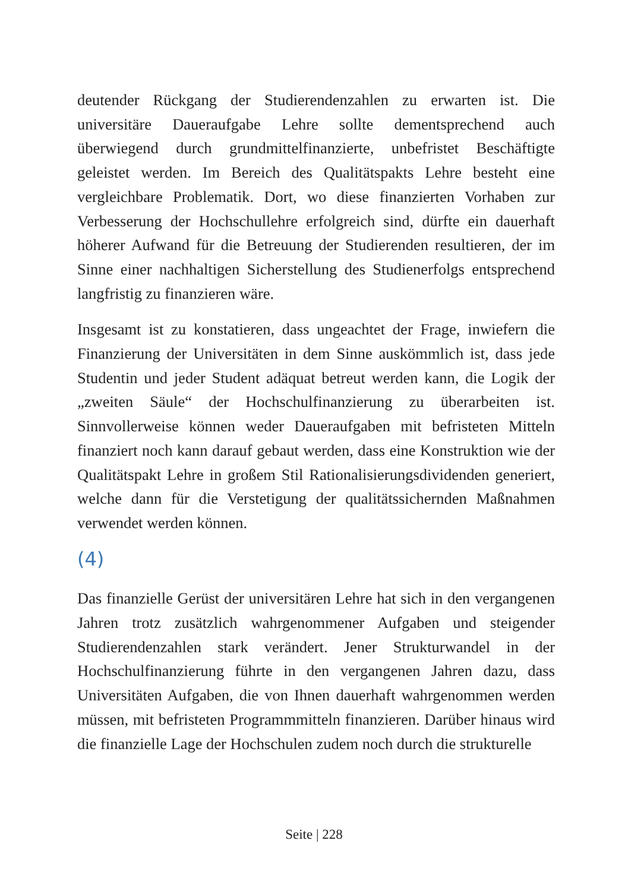deutender Rückgang der Studierendenzahlen zu erwarten ist. Die universitäre Daueraufgabe Lehre sollte dementsprechend auch überwiegend durch grundmittelfinanzierte, unbefristet Beschäftigte geleistet werden. Im Bereich des Qualitätspakts Lehre besteht eine vergleichbare Problematik. Dort, wo diese finanzierten Vorhaben zur Verbesserung der Hochschullehre erfolgreich sind, dürfte ein dauerhaft höherer Aufwand für die Betreuung der Studierenden resultieren, der im Sinne einer nachhaltigen Sicherstellung des Studienerfolgs entsprechend langfristig zu finanzieren wäre.
Insgesamt ist zu konstatieren, dass ungeachtet der Frage, inwiefern die Finanzierung der Universitäten in dem Sinne auskömmlich ist, dass jede Studentin und jeder Student adäquat betreut werden kann, die Logik der „zweiten Säule“ der Hochschulfinanzierung zu überarbeiten ist. Sinnvollerweise können weder Daueraufgaben mit befristeten Mitteln finanziert noch kann darauf gebaut werden, dass eine Konstruktion wie der Qualitätspakt Lehre in großem Stil Rationalisierungsdividenden generiert, welche dann für die Verstetigung der qualitätssichernden Maßnahmen verwendet werden können.
(4)
Das finanzielle Gerüst der universitären Lehre hat sich in den vergangenen Jahren trotz zusätzlich wahrgenommener Aufgaben und steigender Studierendenzahlen stark verändert. Jener Strukturwandel in der Hochschulfinanzierung führte in den vergangenen Jahren dazu, dass Universitäten Aufgaben, die von Ihnen dauerhaft wahrgenommen werden müssen, mit befristeten Programmmitteln finanzieren. Darüber hinaus wird die finanzielle Lage der Hochschulen zudem noch durch die strukturelle
Seite | 228